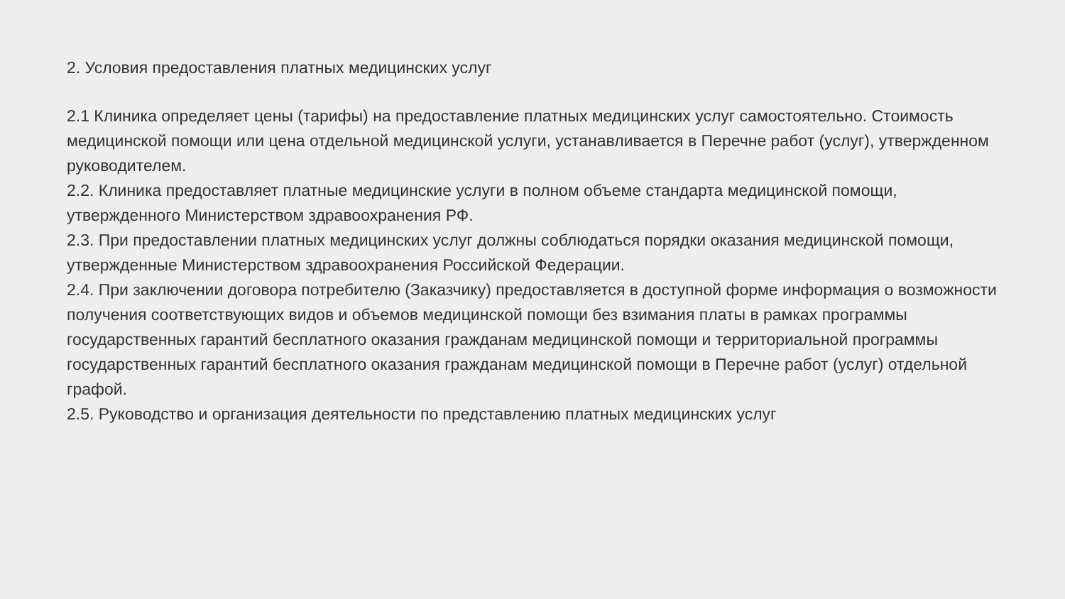2. Условия предоставления платных медицинских услуг
2.1 Клиника определяет цены (тарифы) на предоставление платных медицинских услуг самостоятельно. Стоимость медицинской помощи или цена отдельной медицинской услуги, устанавливается в Перечне работ (услуг), утвержденном руководителем.
2.2. Клиника предоставляет платные медицинские услуги в полном объеме стандарта медицинской помощи, утвержденного Министерством здравоохранения РФ.
2.3. При предоставлении платных медицинских услуг должны соблюдаться порядки оказания медицинской помощи, утвержденные Министерством здравоохранения Российской Федерации.
2.4. При заключении договора потребителю (Заказчику) предоставляется в доступной форме информация о возможности получения соответствующих видов и объемов медицинской помощи без взимания платы в рамках программы государственных гарантий бесплатного оказания гражданам медицинской помощи и территориальной программы государственных гарантий бесплатного оказания гражданам медицинской помощи в Перечне работ (услуг) отдельной графой.
2.5. Руководство и организация деятельности по представлению платных медицинских услуг